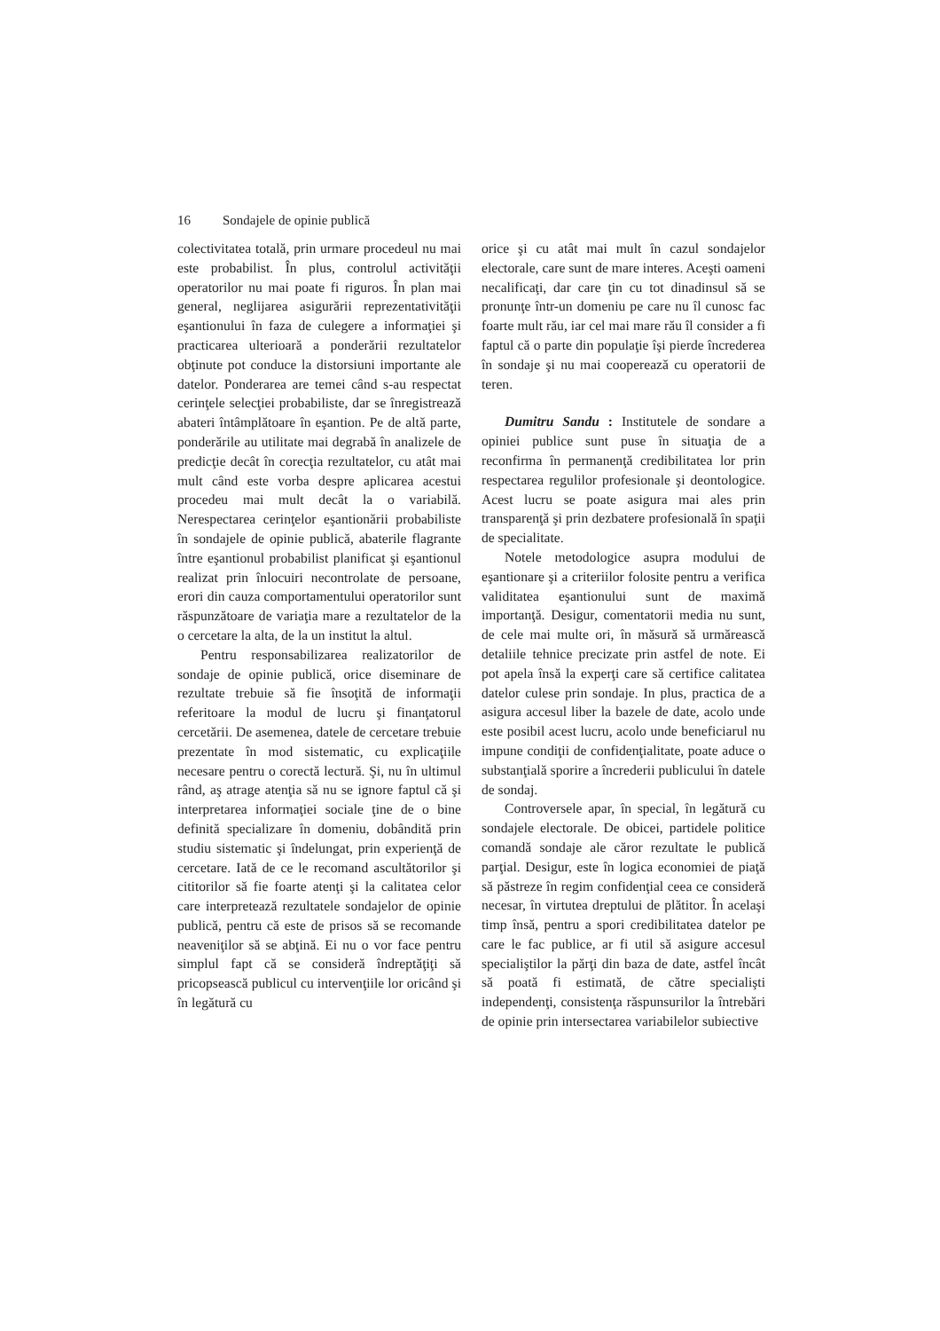16 Sondajele de opinie publică
colectivitatea totală, prin urmare procedeul nu mai este probabilist. În plus, controlul activităţii operatorilor nu mai poate fi riguros. În plan mai general, neglijarea asigurării reprezentativităţii eşantionului în faza de culegere a informaţiei şi practicarea ulterioară a ponderării rezultatelor obţinute pot conduce la distorsiuni importante ale datelor. Ponderarea are temei când s-au respectat cerinţele selecţiei probabiliste, dar se înregistrează abateri întâmplătoare în eşantion. Pe de altă parte, ponderările au utilitate mai degrabă în analizele de predicţie decât în corecţia rezultatelor, cu atât mai mult când este vorba despre aplicarea acestui procedeu mai mult decât la o variabilă. Nerespectarea cerinţelor eşantionării probabiliste în sondajele de opinie publică, abaterile flagrante între eşantionul probabilist planificat şi eşantionul realizat prin înlocuiri necontrolate de persoane, erori din cauza comportamentului operatorilor sunt răspunzătoare de variaţia mare a rezultatelor de la o cercetare la alta, de la un institut la altul.
Pentru responsabilizarea realizatorilor de sondaje de opinie publică, orice diseminare de rezultate trebuie să fie însoţită de informaţii referitoare la modul de lucru şi finanţatorul cercetării. De asemenea, datele de cercetare trebuie prezentate în mod sistematic, cu explicaţiile necesare pentru o corectă lectură. Şi, nu în ultimul rând, aş atrage atenţia să nu se ignore faptul că şi interpretarea informaţiei sociale ţine de o bine definită specializare în domeniu, dobândită prin studiu sistematic şi îndelungat, prin experienţă de cercetare. Iată de ce le recomand ascultătorilor şi cititorilor să fie foarte atenţi şi la calitatea celor care interpretează rezultatele sondajelor de opinie publică, pentru că este de prisos să se recomande neaveniţilor să se abţină. Ei nu o vor face pentru simplul fapt că se consideră îndreptăţiţi să pricopsească publicul cu intervenţiile lor oricând şi în legătură cu
orice şi cu atât mai mult în cazul sondajelor electorale, care sunt de mare interes. Aceşti oameni necalificaţi, dar care ţin cu tot dinadinsul să se pronunţe într-un domeniu pe care nu îl cunosc fac foarte mult rău, iar cel mai mare rău îl consider a fi faptul că o parte din populaţie îşi pierde încrederea în sondaje şi nu mai cooperează cu operatorii de teren.
Dumitru Sandu : Institutele de sondare a opiniei publice sunt puse în situaţia de a reconfirma în permanenţă credibilitatea lor prin respectarea regulilor profesionale şi deontologice. Acest lucru se poate asigura mai ales prin transparenţă şi prin dezbatere profesională în spaţii de specialitate.
Notele metodologice asupra modului de eşantionare şi a criteriilor folosite pentru a verifica validitatea eşantionului sunt de maximă importanţă. Desigur, comentatorii media nu sunt, de cele mai multe ori, în măsură să urmărească detaliile tehnice precizate prin astfel de note. Ei pot apela însă la experţi care să certifice calitatea datelor culese prin sondaje. In plus, practica de a asigura accesul liber la bazele de date, acolo unde este posibil acest lucru, acolo unde beneficiarul nu impune condiţii de confidenţialitate, poate aduce o substanţială sporire a încrederii publicului în datele de sondaj.
Controversele apar, în special, în legătură cu sondajele electorale. De obicei, partidele politice comandă sondaje ale căror rezultate le publică parţial. Desigur, este în logica economiei de piaţă să păstreze în regim confidenţial ceea ce consideră necesar, în virtutea dreptului de plătitor. În acelaşi timp însă, pentru a spori credibilitatea datelor pe care le fac publice, ar fi util să asigure accesul specialiştilor la părţi din baza de date, astfel încât să poată fi estimată, de către specialişti independenţi, consistenţa răspunsurilor la întrebări de opinie prin intersectarea variabilelor subiective